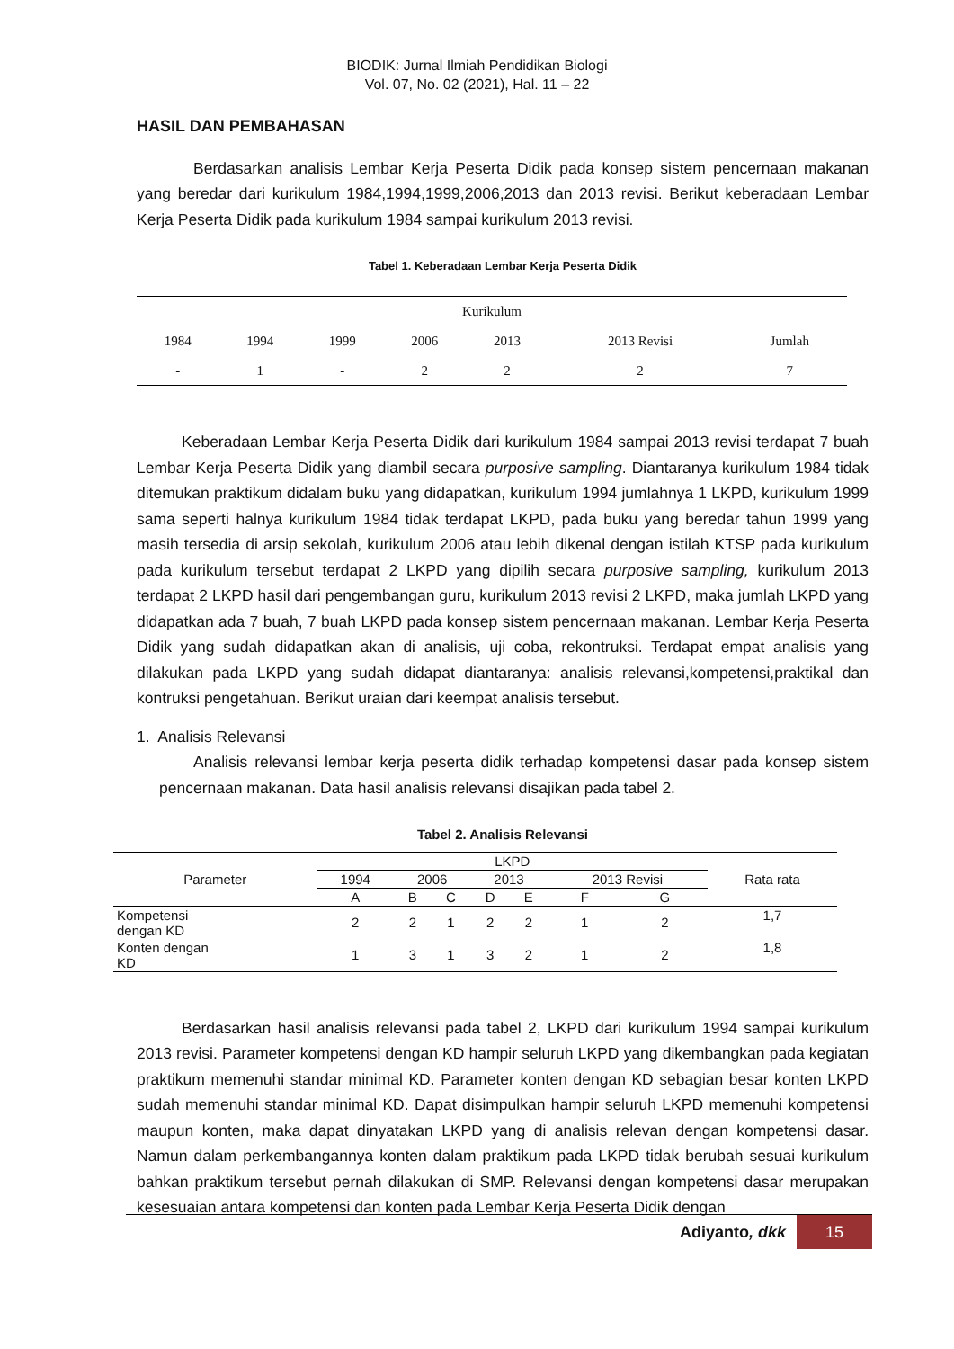BIODIK: Jurnal Ilmiah Pendidikan Biologi
Vol. 07, No. 02 (2021), Hal. 11 – 22
HASIL DAN PEMBAHASAN
Berdasarkan analisis Lembar Kerja Peserta Didik pada konsep sistem pencernaan makanan yang beredar dari kurikulum 1984,1994,1999,2006,2013 dan 2013 revisi. Berikut keberadaan Lembar Kerja Peserta Didik pada kurikulum 1984 sampai kurikulum 2013 revisi.
Tabel 1. Keberadaan Lembar Kerja Peserta Didik
| Kurikulum | | | | | | |
| --- | --- | --- | --- | --- | --- | --- |
| 1984 | 1994 | 1999 | 2006 | 2013 | 2013 Revisi | Jumlah |
| - | 1 | - | 2 | 2 | 2 | 7 |
Keberadaan Lembar Kerja Peserta Didik dari kurikulum 1984 sampai 2013 revisi terdapat 7 buah Lembar Kerja Peserta Didik yang diambil secara purposive sampling. Diantaranya kurikulum 1984 tidak ditemukan praktikum didalam buku yang didapatkan, kurikulum 1994 jumlahnya 1 LKPD, kurikulum 1999 sama seperti halnya kurikulum 1984 tidak terdapat LKPD, pada buku yang beredar tahun 1999 yang masih tersedia di arsip sekolah, kurikulum 2006 atau lebih dikenal dengan istilah KTSP pada kurikulum pada kurikulum tersebut terdapat 2 LKPD yang dipilih secara purposive sampling, kurikulum 2013 terdapat 2 LKPD hasil dari pengembangan guru, kurikulum 2013 revisi 2 LKPD, maka jumlah LKPD yang didapatkan ada 7 buah, 7 buah LKPD pada konsep sistem pencernaan makanan. Lembar Kerja Peserta Didik yang sudah didapatkan akan di analisis, uji coba, rekontruksi. Terdapat empat analisis yang dilakukan pada LKPD yang sudah didapat diantaranya: analisis relevansi,kompetensi,praktikal dan kontruksi pengetahuan. Berikut uraian dari keempat analisis tersebut.
1. Analisis Relevansi
Analisis relevansi lembar kerja peserta didik terhadap kompetensi dasar pada konsep sistem pencernaan makanan. Data hasil analisis relevansi disajikan pada tabel 2.
Tabel 2. Analisis Relevansi
| Parameter | LKPD | | | | | | | Rata rata |
| --- | --- | --- | --- | --- | --- | --- | --- | --- |
| | 1994 | 2006 | | 2013 | | 2013 Revisi | | |
| | A | B | C | D | E | F | G | |
| Kompetensi dengan KD | 2 | 2 | 1 | 2 | 2 | 1 | 2 | 1,7 |
| Konten dengan KD | 1 | 3 | 1 | 3 | 2 | 1 | 2 | 1,8 |
Berdasarkan hasil analisis relevansi pada tabel 2, LKPD dari kurikulum 1994 sampai kurikulum 2013 revisi. Parameter kompetensi dengan KD hampir seluruh LKPD yang dikembangkan pada kegiatan praktikum memenuhi standar minimal KD. Parameter konten dengan KD sebagian besar konten LKPD sudah memenuhi standar minimal KD. Dapat disimpulkan hampir seluruh LKPD memenuhi kompetensi maupun konten, maka dapat dinyatakan LKPD yang di analisis relevan dengan kompetensi dasar. Namun dalam perkembangannya konten dalam praktikum pada LKPD tidak berubah sesuai kurikulum bahkan praktikum tersebut pernah dilakukan di SMP. Relevansi dengan kompetensi dasar merupakan kesesuaian antara kompetensi dan konten pada Lembar Kerja Peserta Didik dengan
Adiyanto, dkk 15